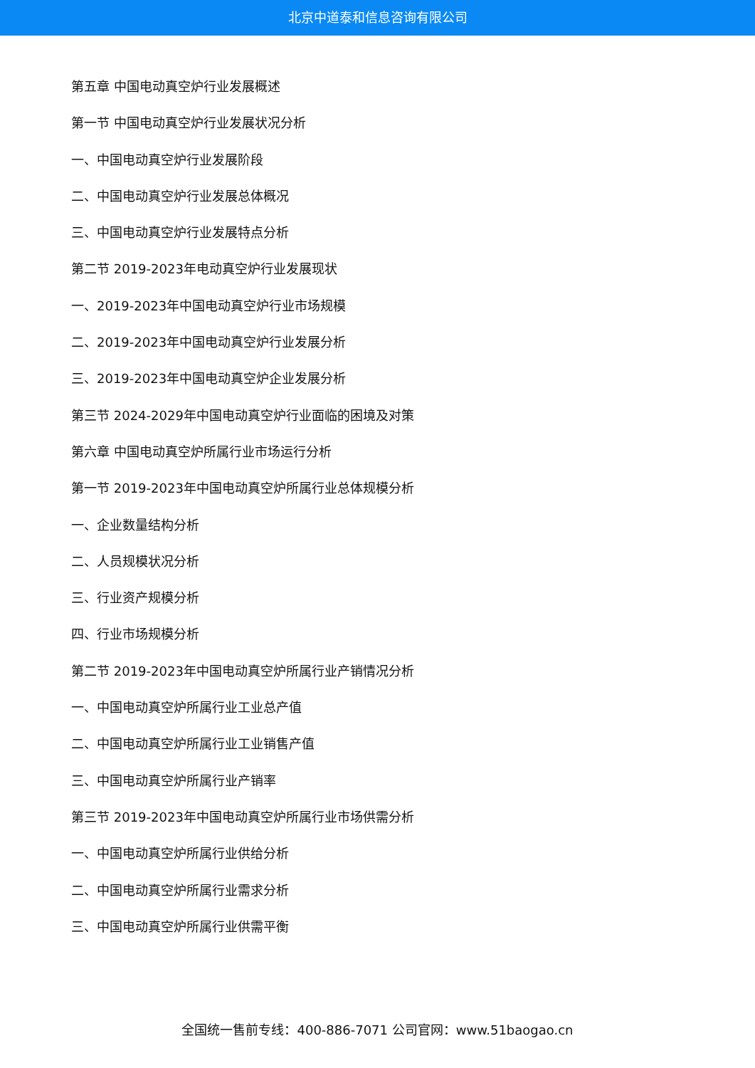北京中道泰和信息咨询有限公司
第五章 中国电动真空炉行业发展概述
第一节 中国电动真空炉行业发展状况分析
一、中国电动真空炉行业发展阶段
二、中国电动真空炉行业发展总体概况
三、中国电动真空炉行业发展特点分析
第二节 2019-2023年电动真空炉行业发展现状
一、2019-2023年中国电动真空炉行业市场规模
二、2019-2023年中国电动真空炉行业发展分析
三、2019-2023年中国电动真空炉企业发展分析
第三节 2024-2029年中国电动真空炉行业面临的困境及对策
第六章 中国电动真空炉所属行业市场运行分析
第一节 2019-2023年中国电动真空炉所属行业总体规模分析
一、企业数量结构分析
二、人员规模状况分析
三、行业资产规模分析
四、行业市场规模分析
第二节 2019-2023年中国电动真空炉所属行业产销情况分析
一、中国电动真空炉所属行业工业总产值
二、中国电动真空炉所属行业工业销售产值
三、中国电动真空炉所属行业产销率
第三节 2019-2023年中国电动真空炉所属行业市场供需分析
一、中国电动真空炉所属行业供给分析
二、中国电动真空炉所属行业需求分析
三、中国电动真空炉所属行业供需平衡
全国统一售前专线：400-886-7071 公司官网：www.51baogao.cn